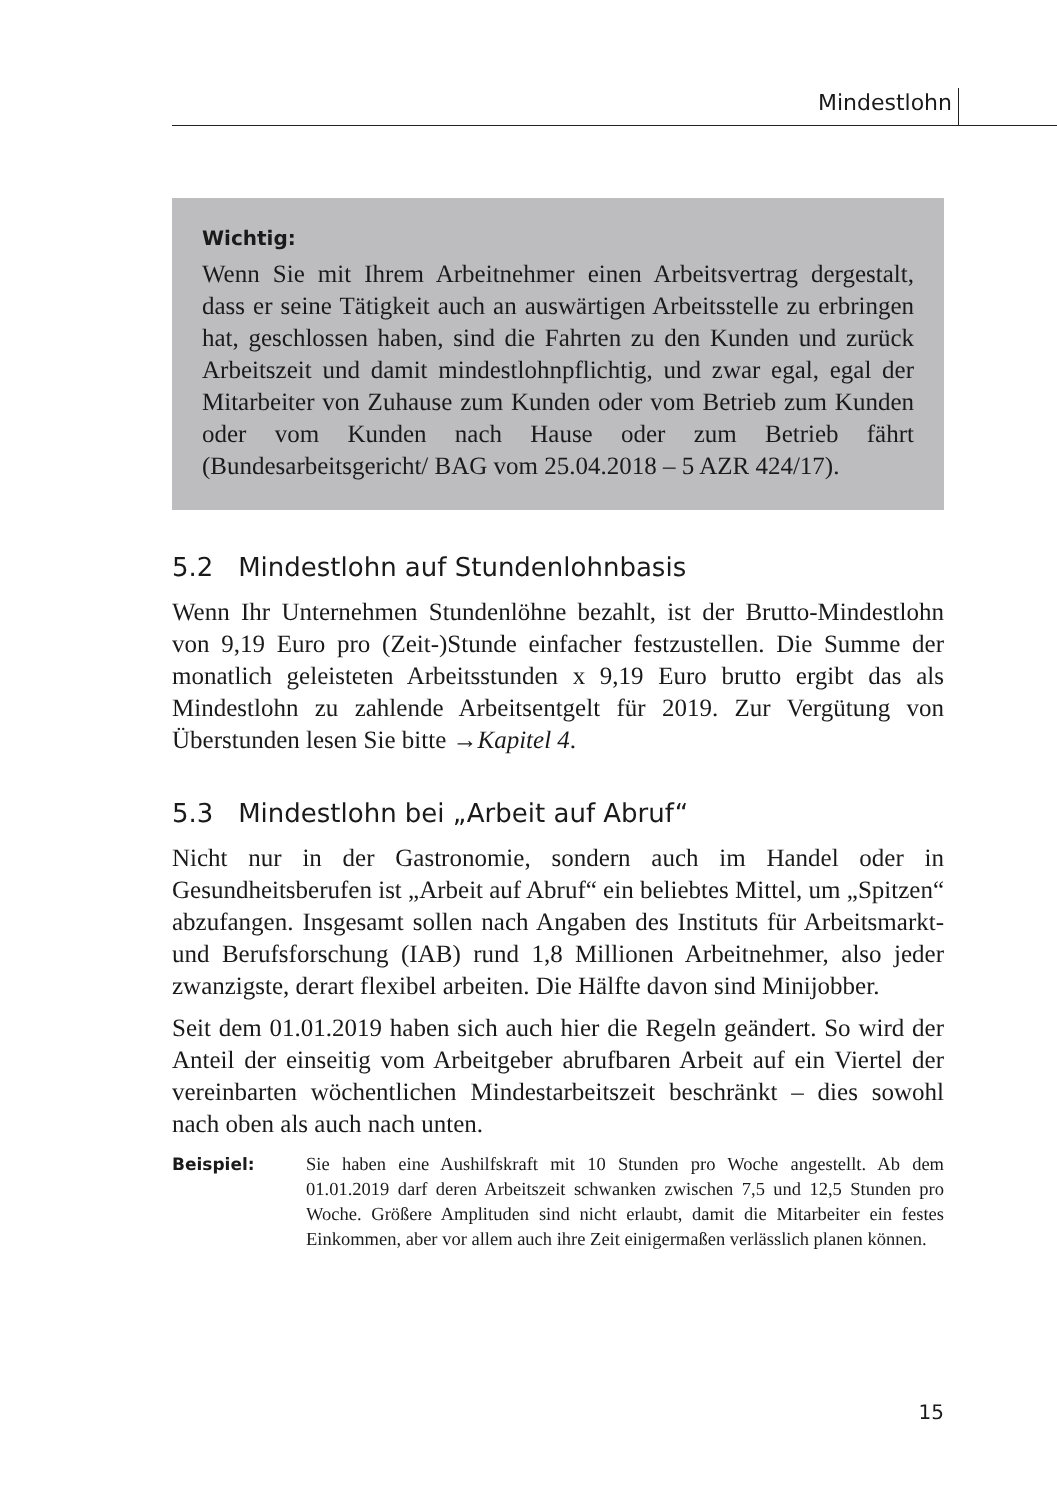Mindestlohn
Wichtig:
Wenn Sie mit Ihrem Arbeitnehmer einen Arbeitsvertrag dergestalt, dass er seine Tätigkeit auch an auswärtigen Arbeitsstelle zu erbringen hat, geschlossen haben, sind die Fahrten zu den Kunden und zurück Arbeitszeit und damit mindestlohnpflichtig, und zwar egal, egal der Mitarbeiter von Zuhause zum Kunden oder vom Betrieb zum Kunden oder vom Kunden nach Hause oder zum Betrieb fährt (Bundesarbeitsgericht/ BAG vom 25.04.2018 – 5 AZR 424/17).
5.2 Mindestlohn auf Stundenlohnbasis
Wenn Ihr Unternehmen Stundenlöhne bezahlt, ist der Brutto-Mindestlohn von 9,19 Euro pro (Zeit-)Stunde einfacher festzustellen. Die Summe der monatlich geleisteten Arbeitsstunden x 9,19 Euro brutto ergibt das als Mindestlohn zu zahlende Arbeitsentgelt für 2019. Zur Vergütung von Überstunden lesen Sie bitte →Kapitel 4.
5.3 Mindestlohn bei „Arbeit auf Abruf“
Nicht nur in der Gastronomie, sondern auch im Handel oder in Gesundheitsberufen ist „Arbeit auf Abruf“ ein beliebtes Mittel, um „Spitzen“ abzufangen. Insgesamt sollen nach Angaben des Instituts für Arbeitsmarkt- und Berufsforschung (IAB) rund 1,8 Millionen Arbeitnehmer, also jeder zwanzigste, derart flexibel arbeiten. Die Hälfte davon sind Minijobber.
Seit dem 01.01.2019 haben sich auch hier die Regeln geändert. So wird der Anteil der einseitig vom Arbeitgeber abrufbaren Arbeit auf ein Viertel der vereinbarten wöchentlichen Mindestarbeitszeit beschränkt – dies sowohl nach oben als auch nach unten.
Beispiel: Sie haben eine Aushilfskraft mit 10 Stunden pro Woche angestellt. Ab dem 01.01.2019 darf deren Arbeitszeit schwanken zwischen 7,5 und 12,5 Stunden pro Woche. Größere Amplituden sind nicht erlaubt, damit die Mitarbeiter ein festes Einkommen, aber vor allem auch ihre Zeit einigermaßen verlässlich planen können.
15